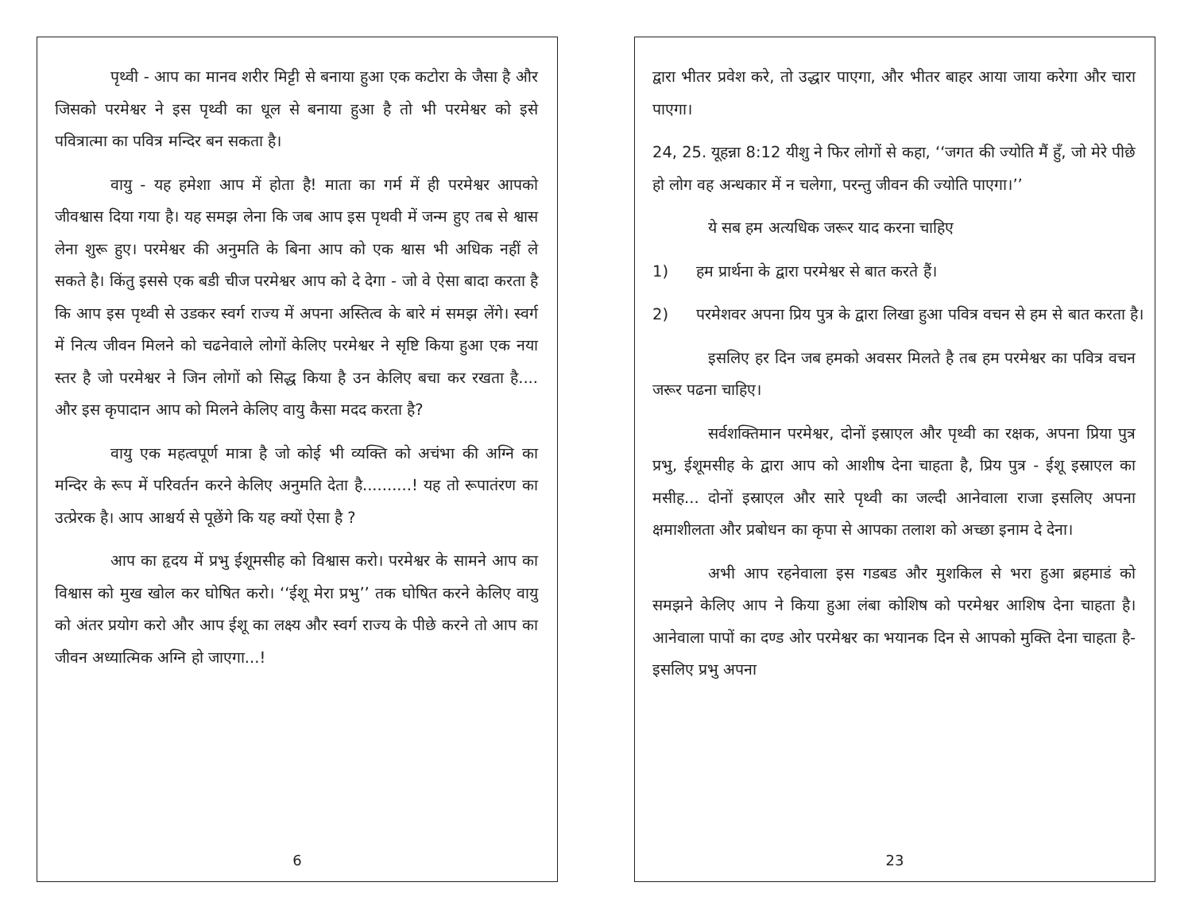पृथ्वी - आप का मानव शरीर मिट्टी से बनाया हुआ एक कटोरा के जैसा है और जिसको परमेश्वर ने इस पृथ्वी का धूल से बनाया हुआ है तो भी परमेश्वर को इसे पवित्रात्मा का पवित्र मन्दिर बन सकता है।
वायु - यह हमेशा आप में होता है! माता का गर्म में ही परमेश्वर आपको जीवश्वास दिया गया है। यह समझ लेना कि जब आप इस पृथवी में जन्म हुए तब से श्वास लेना शुरू हुए। परमेश्वर की अनुमति के बिना आप को एक श्वास भी अधिक नहीं ले सकते है। किंतु इससे एक बडी चीज परमेश्वर आप को दे देगा - जो वे ऐसा बादा करता है कि आप इस पृथ्वी से उडकर स्वर्ग राज्य में अपना अस्तित्व के बारे मं समझ लेंगे। स्वर्ग में नित्य जीवन मिलने को चढनेवाले लोगों केलिए परमेश्वर ने सृष्टि किया हुआ एक नया स्तर है जो परमेश्वर ने जिन लोगों को सिद्ध किया है उन केलिए बचा कर रखता है.... और इस कृपादान आप को मिलने केलिए वायु कैसा मदद करता है?
वायु एक महत्वपूर्ण मात्रा है जो कोई भी व्यक्ति को अचंभा की अग्नि का मन्दिर के रूप में परिवर्तन करने केलिए अनुमति देता है..........! यह तो रूपातंरण का उत्प्रेरक है। आप आश्चर्य से पूछेंगे कि यह क्यों ऐसा है ?
आप का हृदय में प्रभु ईशूमसीह को विश्वास करो। परमेश्वर के सामने आप का विश्वास को मुख खोल कर घोषित करो। ‘‘ईशू मेरा प्रभु’’ तक घोषित करने केलिए वायु को अंतर प्रयोग करो और आप ईशू का लक्ष्य और स्वर्ग राज्य के पीछे करने तो आप का जीवन अध्यात्मिक अग्नि हो जाएगा...!
6
द्वारा भीतर प्रवेश करे, तो उद्धार पाएगा, और भीतर बाहर आया जाया करेगा और चारा पाएगा।
24, 25. यूहन्ना 8:12 यीशु ने फिर लोगों से कहा, ‘‘जगत की ज्योति मैं हुँ, जो मेरे पीछे हो लोग वह अन्धकार में न चलेगा, परन्तु जीवन की ज्योति पाएगा।’’
ये सब हम अत्यधिक जरूर याद करना चाहिए
1) हम प्रार्थना के द्वारा परमेश्वर से बात करते हैं।
2) परमेशवर अपना प्रिय पुत्र के द्वारा लिखा हुआ पवित्र वचन से हम से बात करता है।
इसलिए हर दिन जब हमको अवसर मिलते है तब हम परमेश्वर का पवित्र वचन जरूर पढना चाहिए।
सर्वशक्तिमान परमेश्वर, दोनों इस्राएल और पृथ्वी का रक्षक, अपना प्रिया पुत्र प्रभु, ईशूमसीह के द्वारा आप को आशीष देना चाहता है, प्रिय पुत्र - ईशू इस्राएल का मसीह... दोनों इस्राएल और सारे पृथ्वी का जल्दी आनेवाला राजा इसलिए अपना क्षमाशीलता और प्रबोधन का कृपा से आपका तलाश को अच्छा इनाम दे देना।
अभी आप रहनेवाला इस गडबड और मुशकिल से भरा हुआ ब्रहमाडं को समझने केलिए आप ने किया हुआ लंबा कोशिष को परमेश्वर आशिष देना चाहता है। आनेवाला पापों का दण्ड ओर परमेश्वर का भयानक दिन से आपको मुक्ति देना चाहता है- इसलिए प्रभु अपना
23